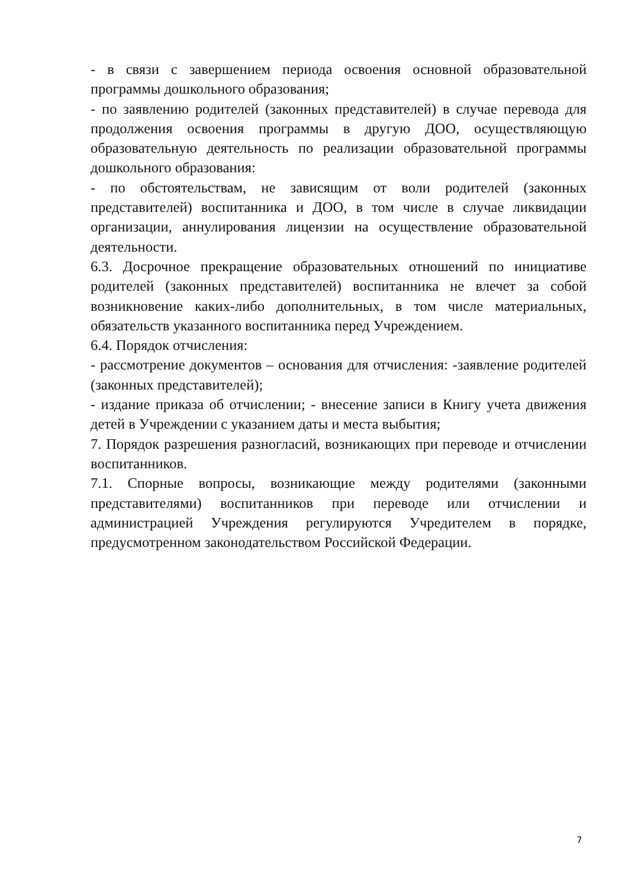- в связи с завершением периода освоения основной образовательной программы дошкольного образования;
- по заявлению родителей (законных представителей) в случае перевода для продолжения освоения программы в другую ДОО, осуществляющую образовательную деятельность по реализации образовательной программы дошкольного образования:
- по обстоятельствам, не зависящим от воли родителей (законных представителей) воспитанника и ДОО, в том числе в случае ликвидации организации, аннулирования лицензии на осуществление образовательной деятельности.
6.3. Досрочное прекращение образовательных отношений по инициативе родителей (законных представителей) воспитанника не влечет за собой возникновение каких-либо дополнительных, в том числе материальных, обязательств указанного воспитанника перед Учреждением.
6.4. Порядок отчисления:
- рассмотрение документов – основания для отчисления: -заявление родителей (законных представителей);
- издание приказа об отчислении; - внесение записи в Книгу учета движения детей в Учреждении с указанием даты и места выбытия;
7. Порядок разрешения разногласий, возникающих при переводе и отчислении воспитанников.
7.1. Спорные вопросы, возникающие между родителями (законными представителями) воспитанников при переводе или отчислении и администрацией Учреждения регулируются Учредителем в порядке, предусмотренном законодательством Российской Федерации.
7